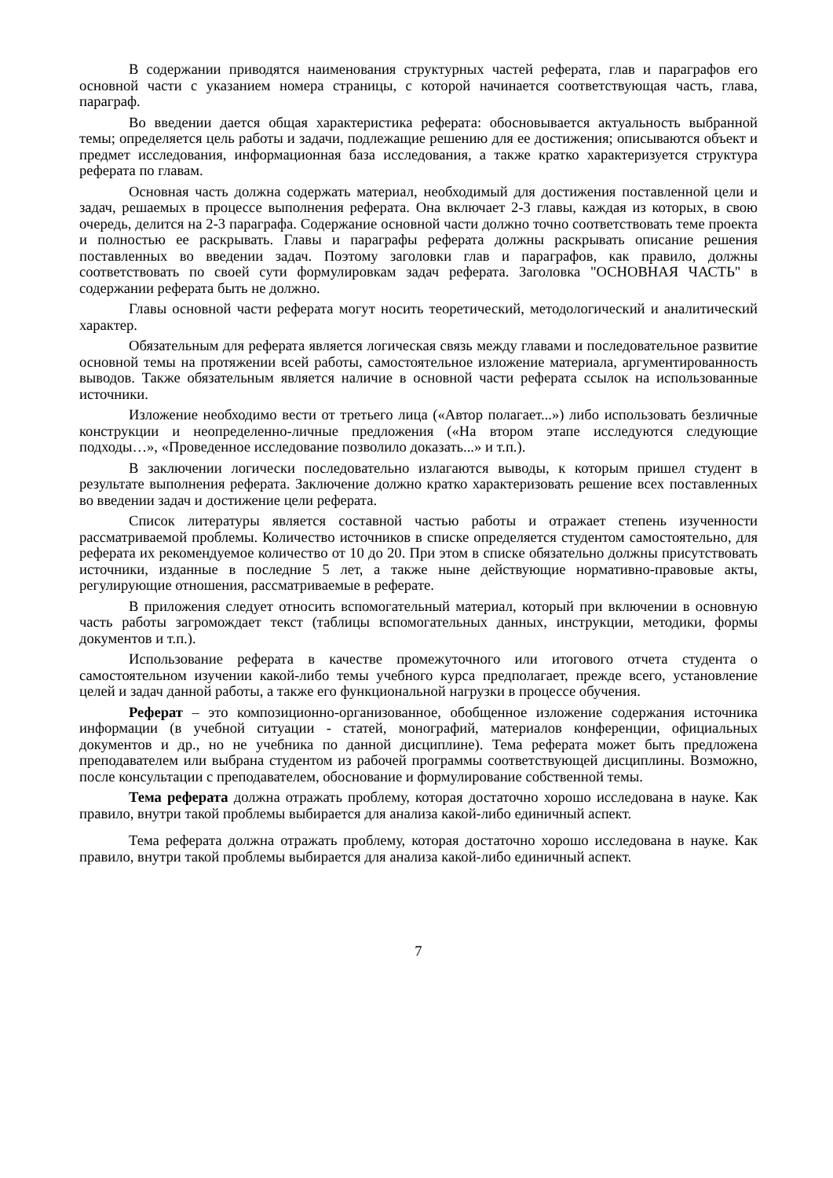В содержании приводятся наименования структурных частей реферата, глав и параграфов его основной части с указанием номера страницы, с которой начинается соответствующая часть, глава, параграф.
Во введении дается общая характеристика реферата: обосновывается актуальность выбранной темы; определяется цель работы и задачи, подлежащие решению для ее достижения; описываются объект и предмет исследования, информационная база исследования, а также кратко характеризуется структура реферата по главам.
Основная часть должна содержать материал, необходимый для достижения поставленной цели и задач, решаемых в процессе выполнения реферата. Она включает 2-3 главы, каждая из которых, в свою очередь, делится на 2-3 параграфа. Содержание основной части должно точно соответствовать теме проекта и полностью ее раскрывать. Главы и параграфы реферата должны раскрывать описание решения поставленных во введении задач. Поэтому заголовки глав и параграфов, как правило, должны соответствовать по своей сути формулировкам задач реферата. Заголовка "ОСНОВНАЯ ЧАСТЬ" в содержании реферата быть не должно.
Главы основной части реферата могут носить теоретический, методологический и аналитический характер.
Обязательным для реферата является логическая связь между главами и последовательное развитие основной темы на протяжении всей работы, самостоятельное изложение материала, аргументированность выводов. Также обязательным является наличие в основной части реферата ссылок на использованные источники.
Изложение необходимо вести от третьего лица («Автор полагает...») либо использовать безличные конструкции и неопределенно-личные предложения («На втором этапе исследуются следующие подходы…», «Проведенное исследование позволило доказать...» и т.п.).
В заключении логически последовательно излагаются выводы, к которым пришел студент в результате выполнения реферата. Заключение должно кратко характеризовать решение всех поставленных во введении задач и достижение цели реферата.
Список литературы является составной частью работы и отражает степень изученности рассматриваемой проблемы. Количество источников в списке определяется студентом самостоятельно, для реферата их рекомендуемое количество от 10 до 20. При этом в списке обязательно должны присутствовать источники, изданные в последние 5 лет, а также ныне действующие нормативно-правовые акты, регулирующие отношения, рассматриваемые в реферате.
В приложения следует относить вспомогательный материал, который при включении в основную часть работы загромождает текст (таблицы вспомогательных данных, инструкции, методики, формы документов и т.п.).
Использование реферата в качестве промежуточного или итогового отчета студента о самостоятельном изучении какой-либо темы учебного курса предполагает, прежде всего, установление целей и задач данной работы, а также его функциональной нагрузки в процессе обучения.
Реферат – это композиционно-организованное, обобщенное изложение содержания источника информации (в учебной ситуации - статей, монографий, материалов конференции, официальных документов и др., но не учебника по данной дисциплине). Тема реферата может быть предложена преподавателем или выбрана студентом из рабочей программы соответствующей дисциплины. Возможно, после консультации с преподавателем, обоснование и формулирование собственной темы.
Тема реферата должна отражать проблему, которая достаточно хорошо исследована в науке. Как правило, внутри такой проблемы выбирается для анализа какой-либо единичный аспект.
Тема реферата должна отражать проблему, которая достаточно хорошо исследована в науке. Как правило, внутри такой проблемы выбирается для анализа какой-либо единичный аспект.
7